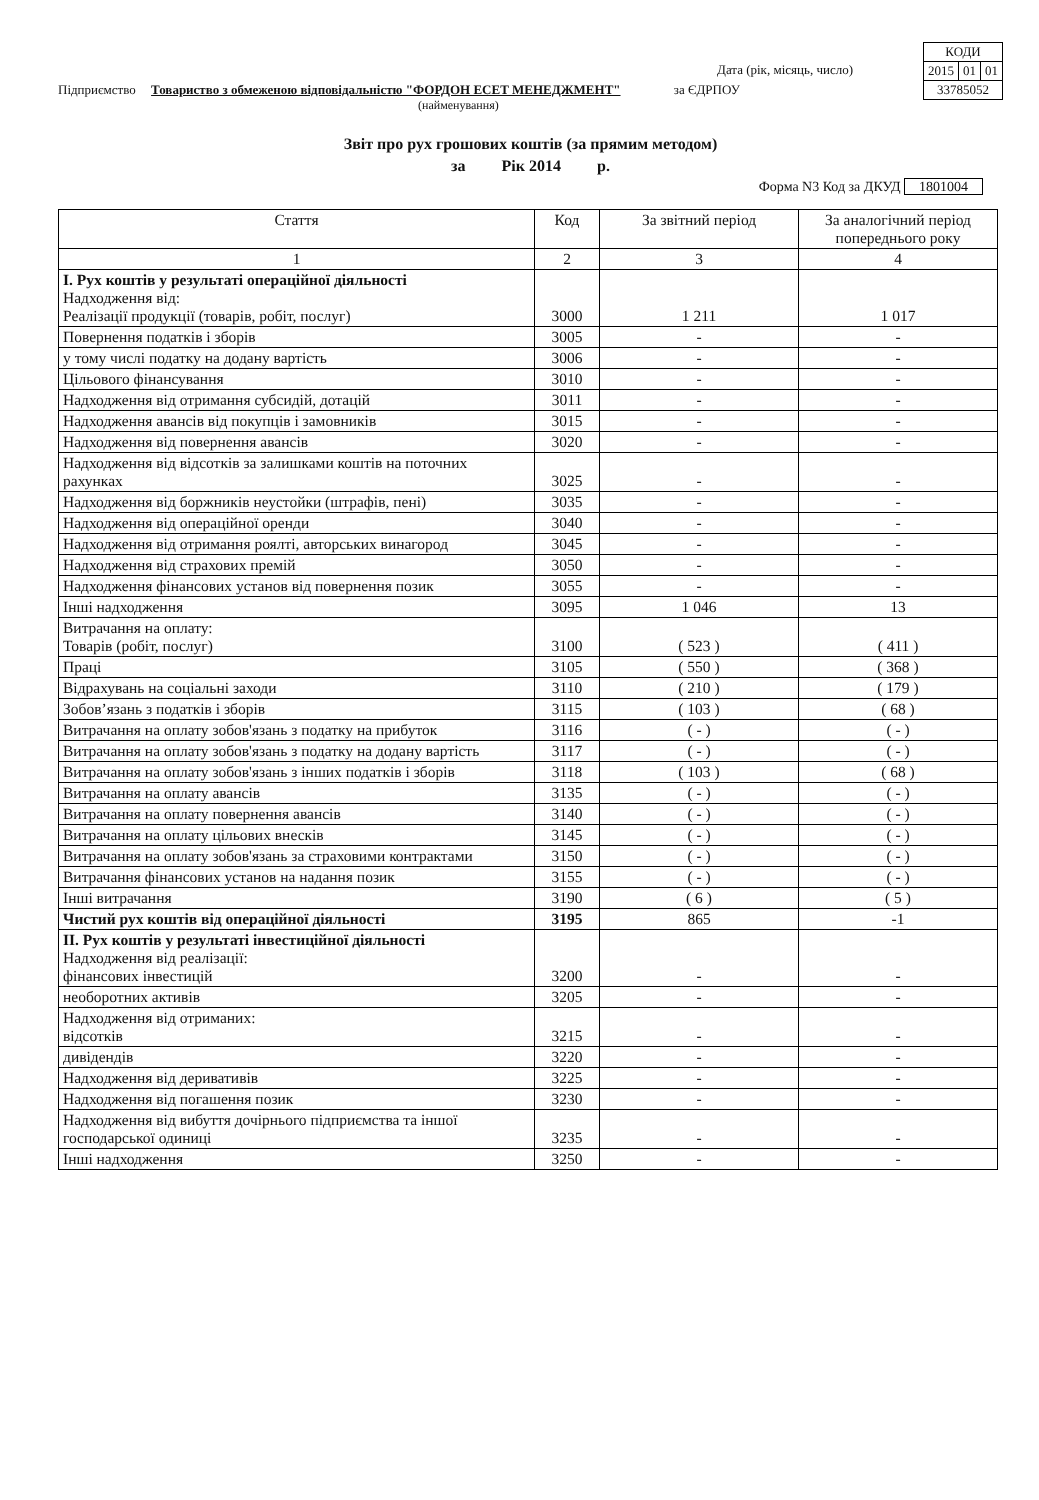| КОДИ | | |
| 2015 | 01 | 01 |
| 33785052 | | |
Дата (рік, місяць, число)
Підприємство Товариство з обмеженою відповідальністю "ФОРДОН ЕСЕТ МЕНЕДЖМЕНТ" за ЄДРПОУ
(найменування)
Звіт про рух грошових коштів (за прямим методом)
за Рік 2014 р.
Форма N3 Код за ДКУД 1801004
| Стаття | Код | За звітний період | За аналогічний період попереднього року |
| --- | --- | --- | --- |
| 1 | 2 | 3 | 4 |
| I. Рух коштів у результаті операційної діяльності Надходження від: Реалізації продукції (товарів, робіт, послуг) | 3000 | 1 211 | 1 017 |
| Повернення податків і зборів | 3005 | - | - |
| у тому числі податку на додану вартість | 3006 | - | - |
| Цільового фінансування | 3010 | - | - |
| Надходження від отримання субсидій, дотацій | 3011 | - | - |
| Надходження авансів від покупців і замовників | 3015 | - | - |
| Надходження від повернення авансів | 3020 | - | - |
| Надходження від відсотків за залишками коштів на поточних рахунках | 3025 | - | - |
| Надходження від боржників неустойки (штрафів, пені) | 3035 | - | - |
| Надходження від операційної оренди | 3040 | - | - |
| Надходження від отримання роялті, авторських винагород | 3045 | - | - |
| Надходження від страхових премій | 3050 | - | - |
| Надходження фінансових установ від повернення позик | 3055 | - | - |
| Інші надходження | 3095 | 1 046 | 13 |
| Витрачання на оплату: Товарів (робіт, послуг) | 3100 | ( 523 ) | ( 411 ) |
| Праці | 3105 | ( 550 ) | ( 368 ) |
| Відрахувань на соціальні заходи | 3110 | ( 210 ) | ( 179 ) |
| Зобов’язань з податків і зборів | 3115 | ( 103 ) | ( 68 ) |
| Витрачання на оплату зобов'язань з податку на прибуток | 3116 | ( - ) | ( - ) |
| Витрачання на оплату зобов'язань з податку на додану вартість | 3117 | ( - ) | ( - ) |
| Витрачання на оплату зобов'язань з інших податків і зборів | 3118 | ( 103 ) | ( 68 ) |
| Витрачання на оплату авансів | 3135 | ( - ) | ( - ) |
| Витрачання на оплату повернення авансів | 3140 | ( - ) | ( - ) |
| Витрачання на оплату цільових внесків | 3145 | ( - ) | ( - ) |
| Витрачання на оплату зобов'язань за страховими контрактами | 3150 | ( - ) | ( - ) |
| Витрачання фінансових установ на надання позик | 3155 | ( - ) | ( - ) |
| Інші витрачання | 3190 | ( 6 ) | ( 5 ) |
| Чистий рух коштів від операційної діяльності | 3195 | 865 | -1 |
| II. Рух коштів у результаті інвестиційної діяльності Надходження від реалізації: фінансових інвестицій | 3200 | - | - |
| необоротних активів | 3205 | - | - |
| Надходження від отриманих: відсотків | 3215 | - | - |
| дивідендів | 3220 | - | - |
| Надходження від деривативів | 3225 | - | - |
| Надходження від погашення позик | 3230 | - | - |
| Надходження від вибуття дочірнього підприємства та іншої господарської одиниці | 3235 | - | - |
| Інші надходження | 3250 | - | - |